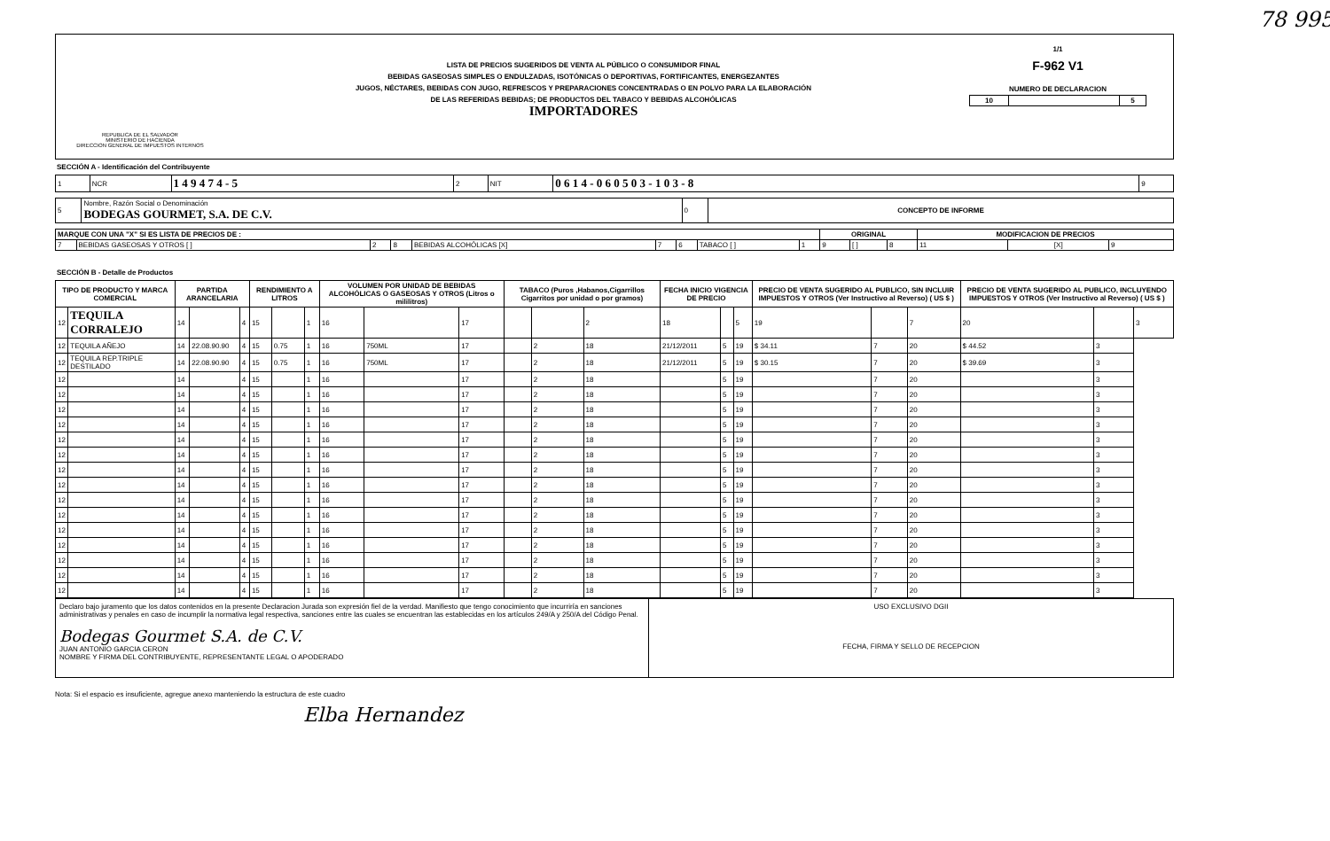78 995
REPUBLICA DE EL SALVADOR
MINISTERIO DE HACIENDA
DIRECCION GENERAL DE IMPUESTOS INTERNOS
LISTA DE PRECIOS SUGERIDOS DE VENTA AL PÚBLICO O CONSUMIDOR FINAL
BEBIDAS GASEOSAS SIMPLES O ENDULZADAS, ISOTÓNICAS O DEPORTIVAS, FORTIFICANTES, ENERGEZANTES
JUGOS, NÉCTARES, BEBIDAS CON JUGO, REFRESCOS Y PREPARACIONES CONCENTRADAS O EN POLVO PARA LA ELABORACIÓN
DE LAS REFERIDAS BEBIDAS; DE PRODUCTOS DEL TABACO Y BEBIDAS ALCOHÓLICAS
IMPORTADORES
1/1
F-962 V1
NUMERO DE DECLARACION
| 10 | | 5 |
SECCIÓN A - Identificación del Contribuyente
| 1 | NCR | 1 4 9 4 7 4 - 5 | 2 | NIT | 0 6 1 4 - 0 6 0 5 0 3 - 1 0 3 - 8 | 9 |
| 5 | Nombre, Razón Social o Denominación BODEGAS GOURMET, S.A. DE C.V. | 0 | CONCEPTO DE INFORME |
| MARQUE CON UNA "X" SI ES LISTA DE PRECIOS DE : | | | | | | | | | ORIGINAL | | | MODIFICACION DE PRECIOS | | |
| --- | --- | --- | --- | --- | --- | --- | --- | --- | --- | --- | --- | --- | --- | --- |
| 7 | BEBIDAS GASEOSAS Y OTROS [ ] | 2 | 8 | BEBIDAS ALCOHÓLICAS [X] | 7 | 6 | TABACO [ ] | 1 | 9 | [ ] | 8 | 11 | [X] | 9 |
SECCIÓN B - Detalle de Productos
| TIPO DE PRODUCTO Y MARCA COMERCIAL | | PARTIDA ARANCELARIA | | | RENDIMIENTO A LITROS | | | VOLUMEN POR UNIDAD DE BEBIDAS ALCOHÓLICAS O GASEOSAS Y OTROS (Litros o mililitros) | | | TABACO (Puros ,Habanos,Cigarrillos Cigarritos por unidad o por gramos) | | | FECHA INICIO VIGENCIA DE PRECIO | | | PRECIO DE VENTA SUGERIDO AL PUBLICO, SIN INCLUIR IMPUESTOS Y OTROS (Ver Instructivo al Reverso) ( US $ ) | | | PRECIO DE VENTA SUGERIDO AL PUBLICO, INCLUYENDO IMPUESTOS Y OTROS (Ver Instructivo al Reverso) ( US $ ) | | |
| --- | --- | --- | --- | --- | --- | --- | --- | --- | --- | --- | --- | --- | --- | --- | --- | --- | --- | --- | --- | --- | --- | --- |
| 12 | TEQUILA CORRALEJO | 14 | | 4 | 15 | | 1 | 16 | | 17 | | | 2 | 18 | | 5 | 19 | | 7 | 20 | | 3 |
| 12 | TEQUILA AÑEJO | 14 | 22.08.90.90 | 4 | 15 | 0.75 | 1 | 16 | 750ML | 17 | | 2 | 18 | 21/12/2011 | 5 | 19 | $ 34.11 | 7 | 20 | $ 44.52 | 3 | |
| 12 | TEQUILA REP.TRIPLE DESTILADO | 14 | 22.08.90.90 | 4 | 15 | 0.75 | 1 | 16 | 750ML | 17 | | 2 | 18 | 21/12/2011 | 5 | 19 | $ 30.15 | 7 | 20 | $ 39.69 | 3 | |
| 12 | | 14 | | 4 | 15 | | 1 | 16 | | 17 | | 2 | 18 | | 5 | 19 | | 7 | 20 | | 3 | |
| 12 | | 14 | | 4 | 15 | | 1 | 16 | | 17 | | 2 | 18 | | 5 | 19 | | 7 | 20 | | 3 | |
| 12 | | 14 | | 4 | 15 | | 1 | 16 | | 17 | | 2 | 18 | | 5 | 19 | | 7 | 20 | | 3 | |
| 12 | | 14 | | 4 | 15 | | 1 | 16 | | 17 | | 2 | 18 | | 5 | 19 | | 7 | 20 | | 3 | |
| 12 | | 14 | | 4 | 15 | | 1 | 16 | | 17 | | 2 | 18 | | 5 | 19 | | 7 | 20 | | 3 | |
| 12 | | 14 | | 4 | 15 | | 1 | 16 | | 17 | | 2 | 18 | | 5 | 19 | | 7 | 20 | | 3 | |
| 12 | | 14 | | 4 | 15 | | 1 | 16 | | 17 | | 2 | 18 | | 5 | 19 | | 7 | 20 | | 3 | |
| 12 | | 14 | | 4 | 15 | | 1 | 16 | | 17 | | 2 | 18 | | 5 | 19 | | 7 | 20 | | 3 | |
| 12 | | 14 | | 4 | 15 | | 1 | 16 | | 17 | | 2 | 18 | | 5 | 19 | | 7 | 20 | | 3 | |
| 12 | | 14 | | 4 | 15 | | 1 | 16 | | 17 | | 2 | 18 | | 5 | 19 | | 7 | 20 | | 3 | |
| 12 | | 14 | | 4 | 15 | | 1 | 16 | | 17 | | 2 | 18 | | 5 | 19 | | 7 | 20 | | 3 | |
| 12 | | 14 | | 4 | 15 | | 1 | 16 | | 17 | | 2 | 18 | | 5 | 19 | | 7 | 20 | | 3 | |
| 12 | | 14 | | 4 | 15 | | 1 | 16 | | 17 | | 2 | 18 | | 5 | 19 | | 7 | 20 | | 3 | |
| 12 | | 14 | | 4 | 15 | | 1 | 16 | | 17 | | 2 | 18 | | 5 | 19 | | 7 | 20 | | 3 | |
| 12 | | 14 | | 4 | 15 | | 1 | 16 | | 17 | | 2 | 18 | | 5 | 19 | | 7 | 20 | | 3 | |
Declaro bajo juramento que los datos contenidos en la presente Declaracion Jurada son expresión fiel de la verdad. Manifiesto que tengo conocimiento que incurriría en sanciones administrativas y penales en caso de incumplir la normativa legal respectiva, sanciones entre las cuales se encuentran las establecidas en los artículos 249/A y 250/A del Código Penal.
Bodegas Gourmet S.A. de C.V.
JUAN ANTONIO GARCIA CERON
NOMBRE Y FIRMA DEL CONTRIBUYENTE, REPRESENTANTE LEGAL O APODERADO
USO EXCLUSIVO DGII
FECHA, FIRMA Y SELLO DE RECEPCION
Nota: Si el espacio es insuficiente, agregue anexo manteniendo la estructura de este cuadro
Elba Hernandez